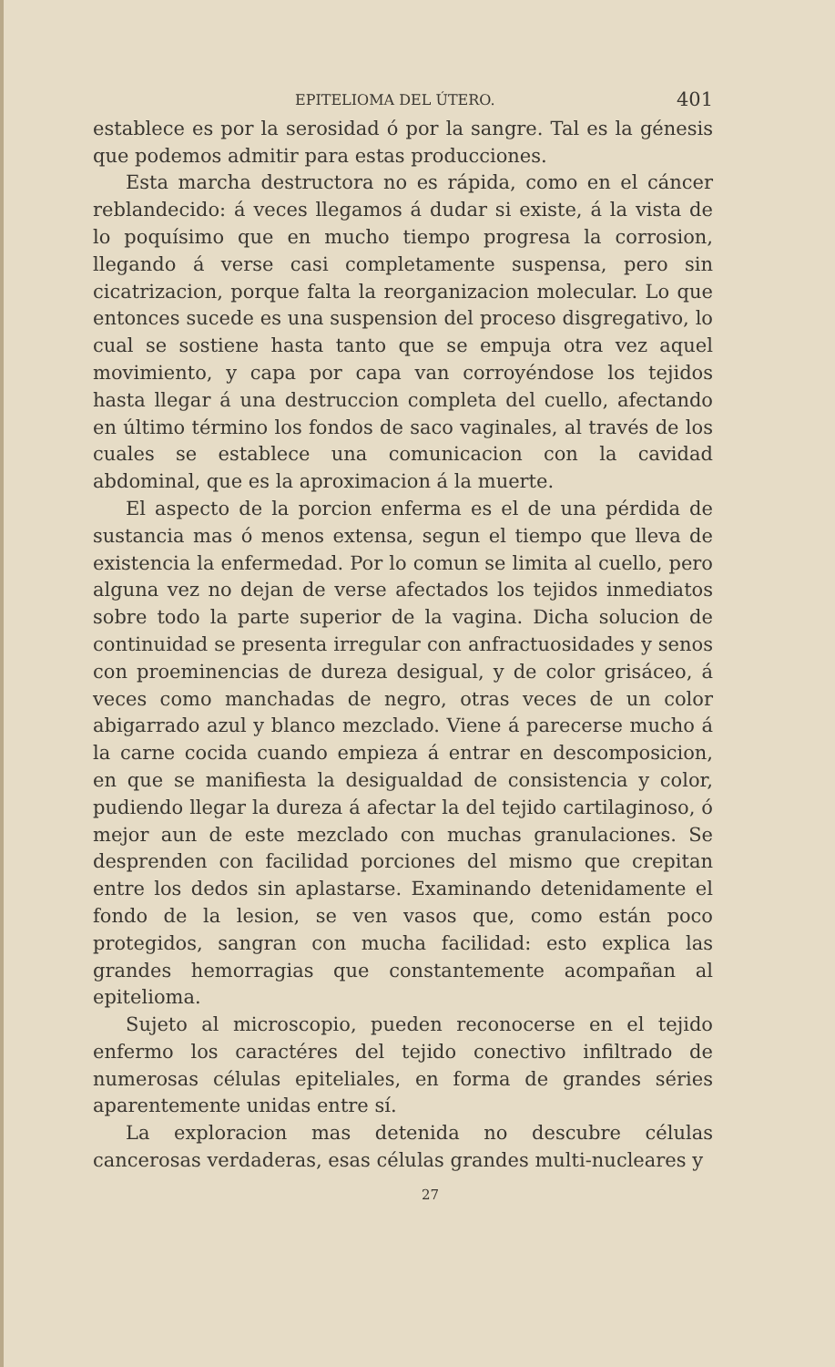EPITELIOMA DEL ÚTERO. 401
establece es por la serosidad ó por la sangre. Tal es la génesis que podemos admitir para estas producciones.
Esta marcha destructora no es rápida, como en el cáncer reblandecido: á veces llegamos á dudar si existe, á la vista de lo poquísimo que en mucho tiempo progresa la corrosion, llegando á verse casi completamente suspensa, pero sin cicatrizacion, porque falta la reorganizacion molecular. Lo que entonces sucede es una suspension del proceso disgregativo, lo cual se sostiene hasta tanto que se empuja otra vez aquel movimiento, y capa por capa van corroyéndose los tejidos hasta llegar á una destruccion completa del cuello, afectando en último término los fondos de saco vaginales, al través de los cuales se establece una comunicacion con la cavidad abdominal, que es la aproximacion á la muerte.
El aspecto de la porcion enferma es el de una pérdida de sustancia mas ó menos extensa, segun el tiempo que lleva de existencia la enfermedad. Por lo comun se limita al cuello, pero alguna vez no dejan de verse afectados los tejidos inmediatos sobre todo la parte superior de la vagina. Dicha solucion de continuidad se presenta irregular con anfractuosidades y senos con proeminencias de dureza desigual, y de color grisáceo, á veces como manchadas de negro, otras veces de un color abigarrado azul y blanco mezclado. Viene á parecerse mucho á la carne cocida cuando empieza á entrar en descomposicion, en que se manifiesta la desigualdad de consistencia y color, pudiendo llegar la dureza á afectar la del tejido cartilaginoso, ó mejor aun de este mezclado con muchas granulaciones. Se desprenden con facilidad porciones del mismo que crepitan entre los dedos sin aplastarse. Examinando detenidamente el fondo de la lesion, se ven vasos que, como están poco protegidos, sangran con mucha facilidad: esto explica las grandes hemorragias que constantemente acompañan al epitelioma.
Sujeto al microscopio, pueden reconocerse en el tejido enfermo los caractéres del tejido conectivo infiltrado de numerosas células epiteliales, en forma de grandes séries aparentemente unidas entre sí.
La exploracion mas detenida no descubre células cancerosas verdaderas, esas células grandes multi-nucleares y
27